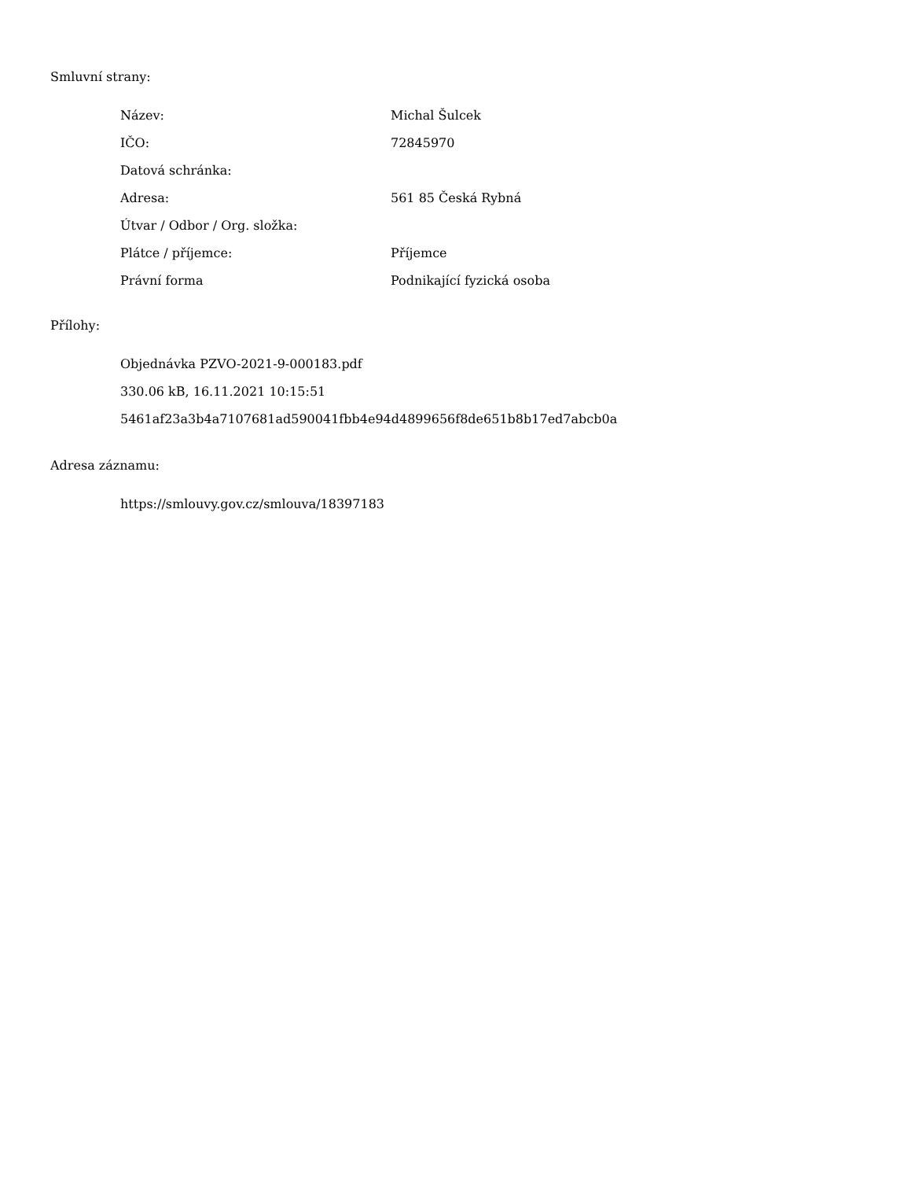Smluvní strany:
| Název: | Michal Šulcek |
| IČO: | 72845970 |
| Datová schránka: | |
| Adresa: | 561 85 Česká Rybná |
| Útvar / Odbor / Org. složka: | |
| Plátce / příjemce: | Příjemce |
| Právní forma | Podnikající fyzická osoba |
Přílohy:
Objednávka PZVO-2021-9-000183.pdf
330.06 kB, 16.11.2021 10:15:51
5461af23a3b4a7107681ad590041fbb4e94d4899656f8de651b8b17ed7abcb0a
Adresa záznamu:
https://smlouvy.gov.cz/smlouva/18397183